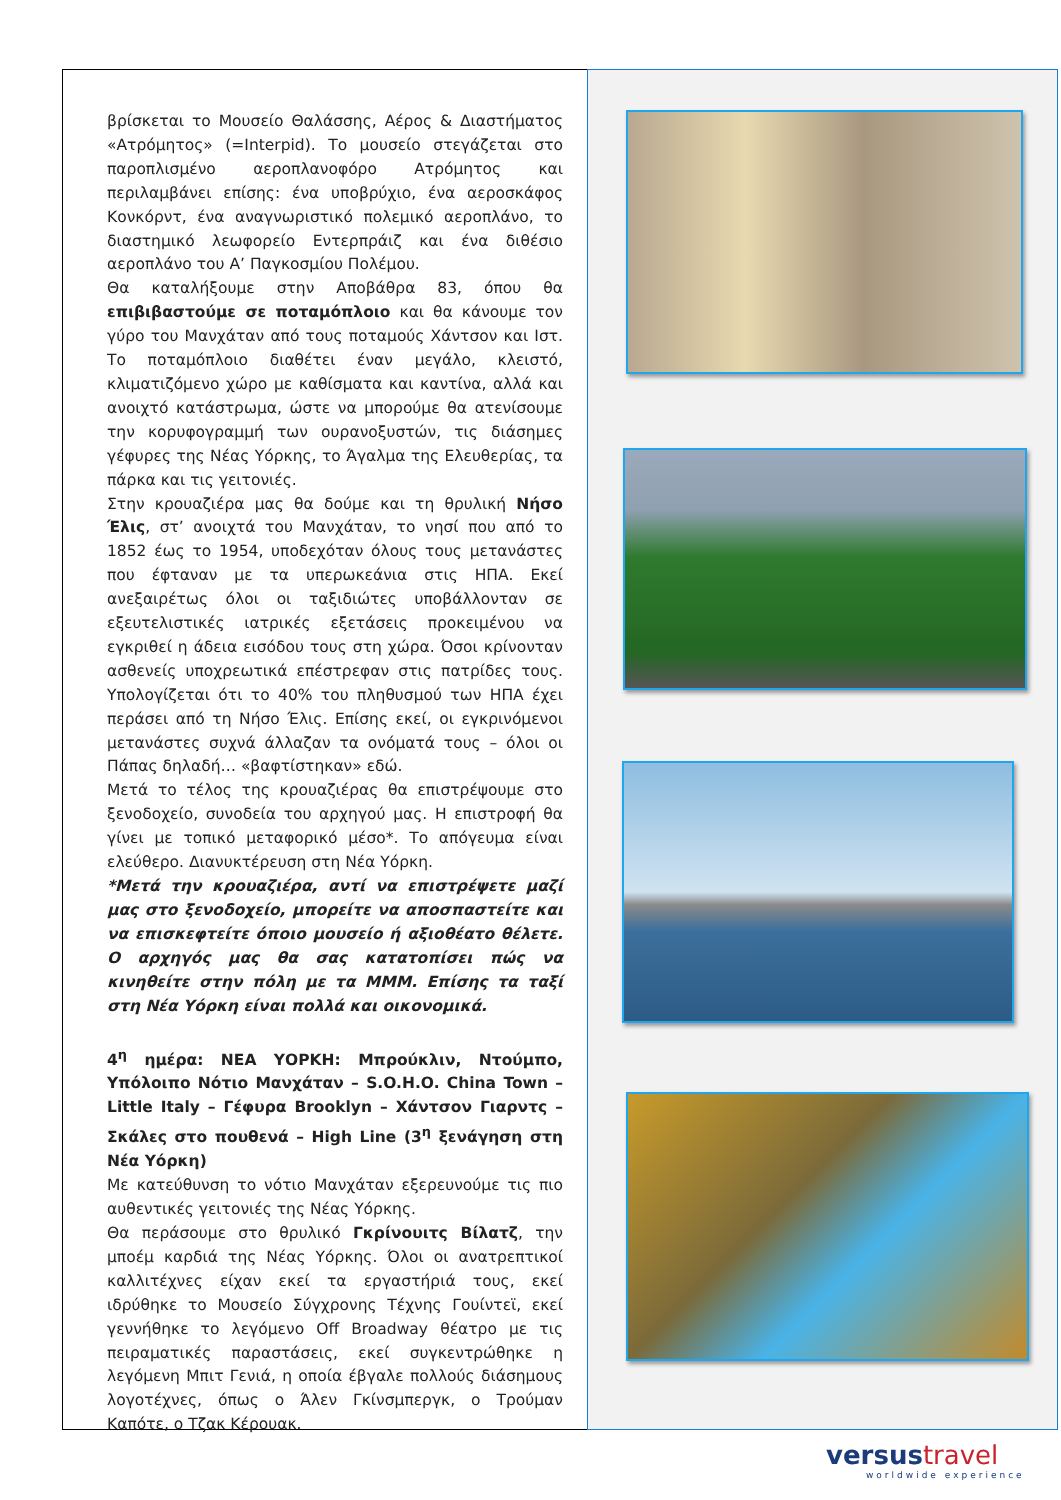βρίσκεται το Μουσείο Θαλάσσης, Αέρος & Διαστήματος «Ατρόμητος» (=Interpid). Το μουσείο στεγάζεται στο παροπλισμένο αεροπλανοφόρο Ατρόμητος και περιλαμβάνει επίσης: ένα υποβρύχιο, ένα αεροσκάφος Κονκόρντ, ένα αναγνωριστικό πολεμικό αεροπλάνο, το διαστημικό λεωφορείο Εντερπράιζ και ένα διθέσιο αεροπλάνο του Α’ Παγκοσμίου Πολέμου.
Θα καταλήξουμε στην Αποβάθρα 83, όπου θα επιβιβαστούμε σε ποταμόπλοιο και θα κάνουμε τον γύρο του Μανχάταν από τους ποταμούς Χάντσον και Ιστ. Το ποταμόπλοιο διαθέτει έναν μεγάλο, κλειστό, κλιματιζόμενο χώρο με καθίσματα και καντίνα, αλλά και ανοιχτό κατάστρωμα, ώστε να μπορούμε θα ατενίσουμε την κορυφογραμμή των ουρανοξυστών, τις διάσημες γέφυρες της Νέας Υόρκης, το Άγαλμα της Ελευθερίας, τα πάρκα και τις γειτονιές.
Στην κρουαζιέρα μας θα δούμε και τη θρυλική Νήσο Έλις, στ’ ανοιχτά του Μανχάταν, το νησί που από το 1852 έως το 1954, υποδεχόταν όλους τους μετανάστες που έφταναν με τα υπερωκεάνια στις ΗΠΑ. Εκεί ανεξαιρέτως όλοι οι ταξιδιώτες υποβάλλονταν σε εξευτελιστικές ιατρικές εξετάσεις προκειμένου να εγκριθεί η άδεια εισόδου τους στη χώρα. Όσοι κρίνονταν ασθενείς υποχρεωτικά επέστρεφαν στις πατρίδες τους. Υπολογίζεται ότι το 40% του πληθυσμού των ΗΠΑ έχει περάσει από τη Νήσο Έλις. Επίσης εκεί, οι εγκρινόμενοι μετανάστες συχνά άλλαζαν τα ονόματά τους – όλοι οι Πάπας δηλαδή… «βαφτίστηκαν» εδώ.
Μετά το τέλος της κρουαζιέρας θα επιστρέψουμε στο ξενοδοχείο, συνοδεία του αρχηγού μας. Η επιστροφή θα γίνει με τοπικό μεταφορικό μέσο*. Το απόγευμα είναι ελεύθερο. Διανυκτέρευση στη Νέα Υόρκη.
*Μετά την κρουαζιέρα, αντί να επιστρέψετε μαζί μας στο ξενοδοχείο, μπορείτε να αποσπαστείτε και να επισκεφτείτε όποιο μουσείο ή αξιοθέατο θέλετε. Ο αρχηγός μας θα σας κατατοπίσει πώς να κινηθείτε στην πόλη με τα ΜΜΜ. Επίσης τα ταξί στη Νέα Υόρκη είναι πολλά και οικονομικά.
4<sup>η</sup> ημέρα: ΝΕΑ ΥΟΡΚΗ: Μπρούκλιν, Ντούμπο, Υπόλοιπο Νότιο Μανχάταν – S.O.H.O. China Town – Little Italy – Γέφυρα Brooklyn – Χάντσον Γιαρντς – Σκάλες στο πουθενά – High Line (3<sup>η</sup> ξενάγηση στη Νέα Υόρκη)
Με κατεύθυνση το νότιο Μανχάταν εξερευνούμε τις πιο αυθεντικές γειτονιές της Νέας Υόρκης.
Θα περάσουμε στο θρυλικό Γκρίνουιτς Βίλατζ, την μποέμ καρδιά της Νέας Υόρκης. Όλοι οι ανατρεπτικοί καλλιτέχνες είχαν εκεί τα εργαστήριά τους, εκεί ιδρύθηκε το Μουσείο Σύγχρονης Τέχνης Γουίντεϊ, εκεί γεννήθηκε το λεγόμενο Off Broadway θέατρο με τις πειραματικές παραστάσεις, εκεί συγκεντρώθηκε η λεγόμενη Μπιτ Γενιά, η οποία έβγαλε πολλούς διάσημους λογοτέχνες, όπως ο Άλεν Γκίνσμπεργκ, ο Τρούμαν Καπότε, ο Τζακ Κέρουακ.
versustravel
worldwide experience